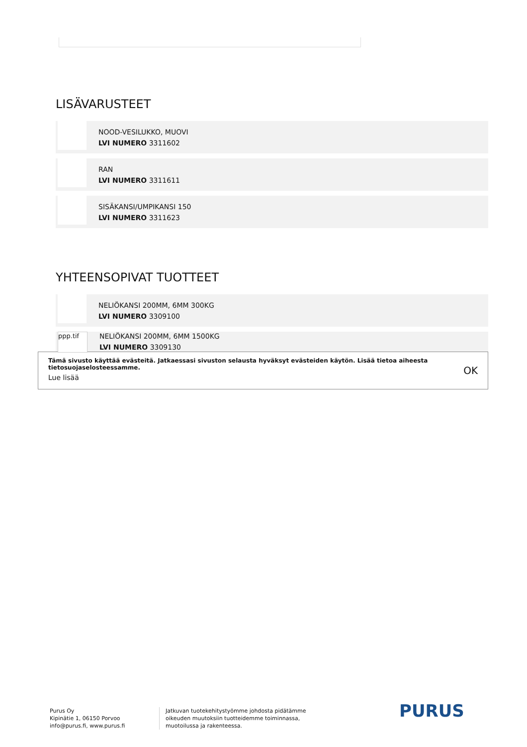LISÄVARUSTEET
NOOD-VESILUKKO, MUOVI
LVI NUMERO 3311602
RAN
LVI NUMERO 3311611
SISÄKANSI/UMPIKANSI 150
LVI NUMERO 3311623
YHTEENSOPIVAT TUOTTEET
NELIÖKANSI 200MM, 6MM 300KG
LVI NUMERO 3309100
ppp.tif
NELIÖKANSI 200MM, 6MM 1500KG
LVI NUMERO 3309130
Tämä sivusto käyttää evästeitä. Jatkaessasi sivuston selausta hyväksyt evästeiden käytön. Lisää tietoa aiheesta
tietosuojaselosteessamme.
Lue lisää
OK
Purus Oy
Kipinätie 1, 06150 Porvoo
info@purus.fi, www.purus.fi
Jatkuvan tuotekehitystyömme johdosta pidätämme
oikeuden muutoksiin tuotteidemme toiminnassa,
muotoilussa ja rakenteessa.
PURUS